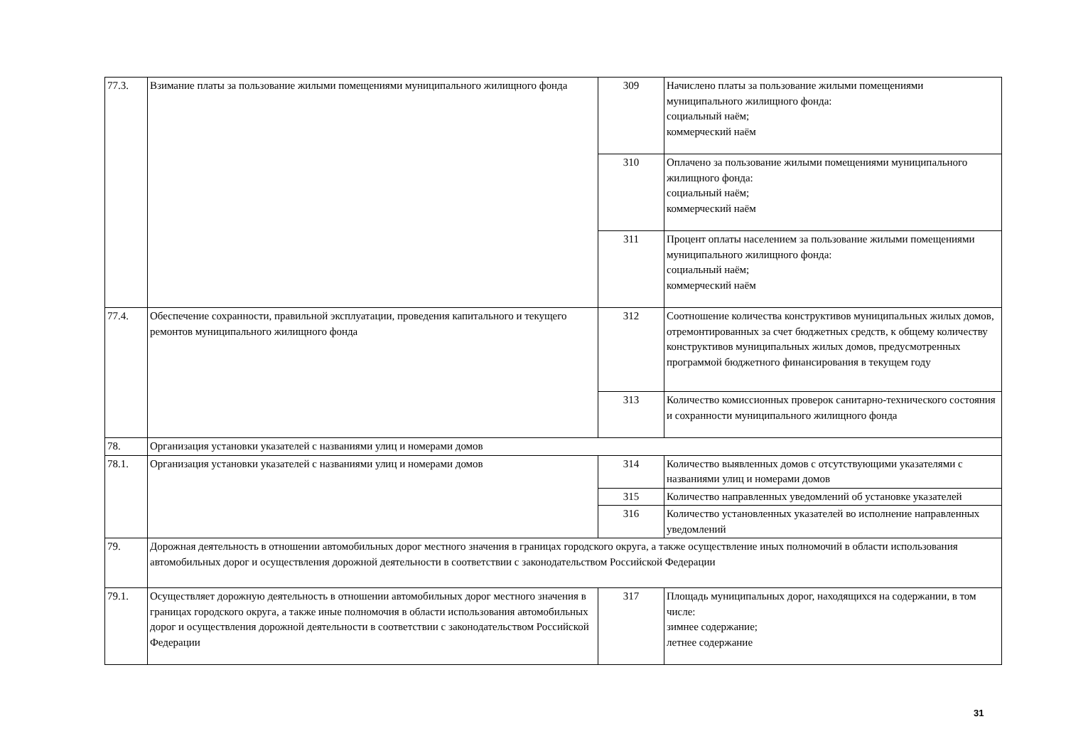| 77.3. | Взимание платы за пользование жилыми помещениями муниципального жилищного фонда | 309 | Начислено платы за пользование жилыми помещениями муниципального жилищного фонда: социальный наём; коммерческий наём |
| | | 310 | Оплачено за пользование жилыми помещениями муниципального жилищного фонда: социальный наём; коммерческий наём |
| | | 311 | Процент оплаты населением за пользование жилыми помещениями муниципального жилищного фонда: социальный наём; коммерческий наём |
| 77.4. | Обеспечение сохранности, правильной эксплуатации, проведения капитального и текущего ремонтов муниципального жилищного фонда | 312 | Соотношение количества конструктивов муниципальных жилых домов, отремонтированных за счет бюджетных средств, к общему количеству конструктивов муниципальных жилых домов, предусмотренных программой бюджетного финансирования в текущем году |
| | | 313 | Количество комиссионных проверок санитарно-технического состояния и сохранности муниципального жилищного фонда |
| 78. | Организация установки указателей с названиями улиц и номерами домов | | |
| 78.1. | Организация установки указателей с названиями улиц и номерами домов | 314 | Количество выявленных домов с отсутствующими указателями с названиями улиц и номерами домов |
| | | 315 | Количество направленных уведомлений об установке указателей |
| | | 316 | Количество установленных указателей во исполнение направленных уведомлений |
| 79. | Дорожная деятельность в отношении автомобильных дорог местного значения в границах городского округа, а также осуществление иных полномочий в области использования автомобильных дорог и осуществления дорожной деятельности в соответствии с законодательством Российской Федерации | | |
| 79.1. | Осуществляет дорожную деятельность в отношении автомобильных дорог местного значения в границах городского округа, а также иные полномочия в области использования автомобильных дорог и осуществления дорожной деятельности в соответствии с законодательством Российской Федерации | 317 | Площадь муниципальных дорог, находящихся на содержании, в том числе: зимнее содержание; летнее содержание |
31